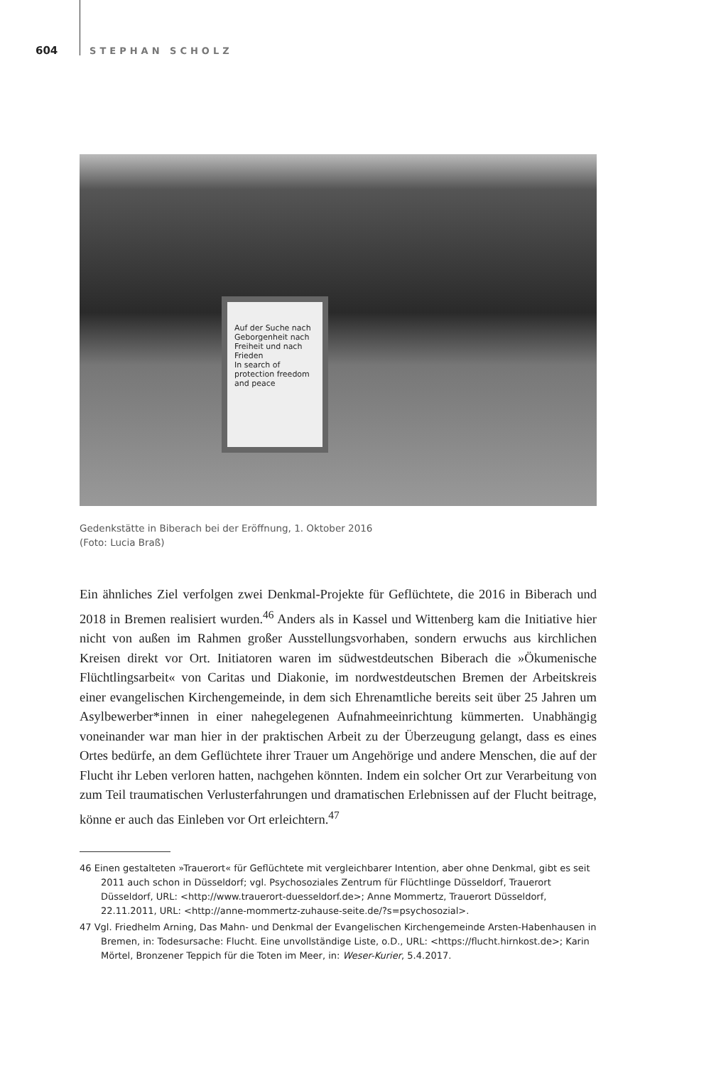604 STEPHAN SCHOLZ
Auf der Suche nach Geborgenheit nach Freiheit und nach Frieden
In search of protection freedom and peace
Gedenkstätte in Biberach bei der Eröffnung, 1. Oktober 2016
(Foto: Lucia Braß)
Ein ähnliches Ziel verfolgen zwei Denkmal-Projekte für Geflüchtete, die 2016 in Biberach und 2018 in Bremen realisiert wurden.<sup>46</sup> Anders als in Kassel und Wittenberg kam die Initiative hier nicht von außen im Rahmen großer Ausstellungsvorhaben, sondern erwuchs aus kirchlichen Kreisen direkt vor Ort. Initiatoren waren im südwestdeutschen Biberach die »Ökumenische Flüchtlingsarbeit« von Caritas und Diakonie, im nordwestdeutschen Bremen der Arbeitskreis einer evangelischen Kirchengemeinde, in dem sich Ehrenamtliche bereits seit über 25 Jahren um Asylbewerber*innen in einer nahegelegenen Aufnahmeeinrichtung kümmerten. Unabhängig voneinander war man hier in der praktischen Arbeit zu der Überzeugung gelangt, dass es eines Ortes bedürfe, an dem Geflüchtete ihrer Trauer um Angehörige und andere Menschen, die auf der Flucht ihr Leben verloren hatten, nachgehen könnten. Indem ein solcher Ort zur Verarbeitung von zum Teil traumatischen Verlusterfahrungen und dramatischen Erlebnissen auf der Flucht beitrage, könne er auch das Einleben vor Ort erleichtern.<sup>47</sup>
46 Einen gestalteten »Trauerort« für Geflüchtete mit vergleichbarer Intention, aber ohne Denkmal, gibt es seit 2011 auch schon in Düsseldorf; vgl. Psychosoziales Zentrum für Flüchtlinge Düsseldorf, Trauerort Düsseldorf, URL: <http://www.trauerort-duesseldorf.de>; Anne Mommertz, Trauerort Düsseldorf, 22.11.2011, URL: <http://anne-mommertz-zuhause-seite.de/?s=psychosozial>.
47 Vgl. Friedhelm Arning, Das Mahn- und Denkmal der Evangelischen Kirchengemeinde Arsten-Habenhausen in Bremen, in: Todesursache: Flucht. Eine unvollständige Liste, o.D., URL: <https://flucht.hirnkost.de>; Karin Mörtel, Bronzener Teppich für die Toten im Meer, in: Weser-Kurier, 5.4.2017.